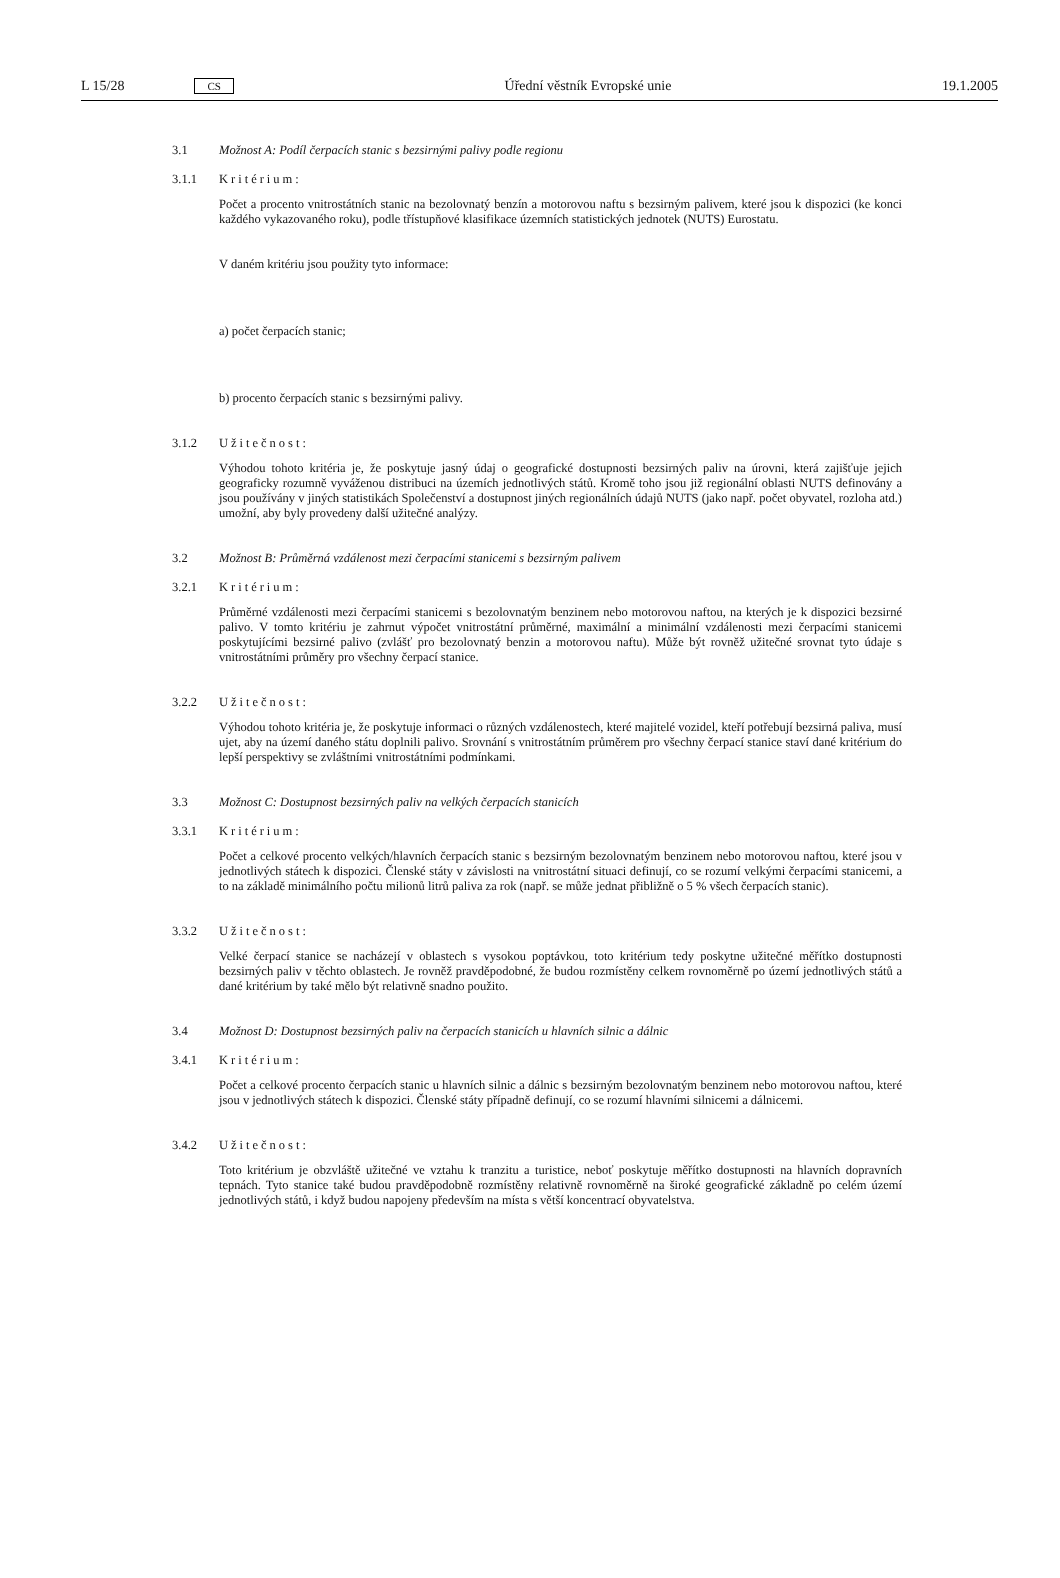L 15/28 CS Úřední věstník Evropské unie 19.1.2005
3.1 Možnost A: Podíl čerpacích stanic s bezsirnými palivy podle regionu
3.1.1 Kritérium:
Počet a procento vnitrostátních stanic na bezolovnatý benzín a motorovou naftu s bezsirným palivem, které jsou k dispozici (ke konci každého vykazovaného roku), podle třístupňové klasifikace územních statistických jednotek (NUTS) Eurostatu.
V daném kritériu jsou použity tyto informace:
a) počet čerpacích stanic;
b) procento čerpacích stanic s bezsirnými palivy.
3.1.2 Užitečnost:
Výhodou tohoto kritéria je, že poskytuje jasný údaj o geografické dostupnosti bezsirných paliv na úrovni, která zajišťuje jejich geograficky rozumně vyváženou distribuci na územích jednotlivých států. Kromě toho jsou již regionální oblasti NUTS definovány a jsou používány v jiných statistikách Společenství a dostupnost jiných regionálních údajů NUTS (jako např. počet obyvatel, rozloha atd.) umožní, aby byly provedeny další užitečné analýzy.
3.2 Možnost B: Průměrná vzdálenost mezi čerpacími stanicemi s bezsirným palivem
3.2.1 Kritérium:
Průměrné vzdálenosti mezi čerpacími stanicemi s bezolovnatým benzinem nebo motorovou naftou, na kterých je k dispozici bezsirné palivo. V tomto kritériu je zahrnut výpočet vnitrostátní průměrné, maximální a minimální vzdálenosti mezi čerpacími stanicemi poskytujícími bezsirné palivo (zvlášť pro bezolovnatý benzin a motorovou naftu). Může být rovněž užitečné srovnat tyto údaje s vnitrostátními průměry pro všechny čerpací stanice.
3.2.2 Užitečnost:
Výhodou tohoto kritéria je, že poskytuje informaci o různých vzdálenostech, které majitelé vozidel, kteří potřebují bezsirná paliva, musí ujet, aby na území daného státu doplnili palivo. Srovnání s vnitrostátním průměrem pro všechny čerpací stanice staví dané kritérium do lepší perspektivy se zvláštními vnitrostátními podmínkami.
3.3 Možnost C: Dostupnost bezsirných paliv na velkých čerpacích stanicích
3.3.1 Kritérium:
Počet a celkové procento velkých/hlavních čerpacích stanic s bezsirným bezolovnatým benzinem nebo motorovou naftou, které jsou v jednotlivých státech k dispozici. Členské státy v závislosti na vnitrostátní situaci definují, co se rozumí velkými čerpacími stanicemi, a to na základě minimálního počtu milionů litrů paliva za rok (např. se může jednat přibližně o 5 % všech čerpacích stanic).
3.3.2 Užitečnost:
Velké čerpací stanice se nacházejí v oblastech s vysokou poptávkou, toto kritérium tedy poskytne užitečné měřítko dostupnosti bezsirných paliv v těchto oblastech. Je rovněž pravděpodobné, že budou rozmístěny celkem rovnoměrně po území jednotlivých států a dané kritérium by také mělo být relativně snadno použito.
3.4 Možnost D: Dostupnost bezsirných paliv na čerpacích stanicích u hlavních silnic a dálnic
3.4.1 Kritérium:
Počet a celkové procento čerpacích stanic u hlavních silnic a dálnic s bezsirným bezolovnatým benzinem nebo motorovou naftou, které jsou v jednotlivých státech k dispozici. Členské státy případně definují, co se rozumí hlavními silnicemi a dálnicemi.
3.4.2 Užitečnost:
Toto kritérium je obzvláště užitečné ve vztahu k tranzitu a turistice, neboť poskytuje měřítko dostupnosti na hlavních dopravních tepnách. Tyto stanice také budou pravděpodobně rozmístěny relativně rovnoměrně na široké geografické základně po celém území jednotlivých států, i když budou napojeny především na místa s větší koncentrací obyvatelstva.